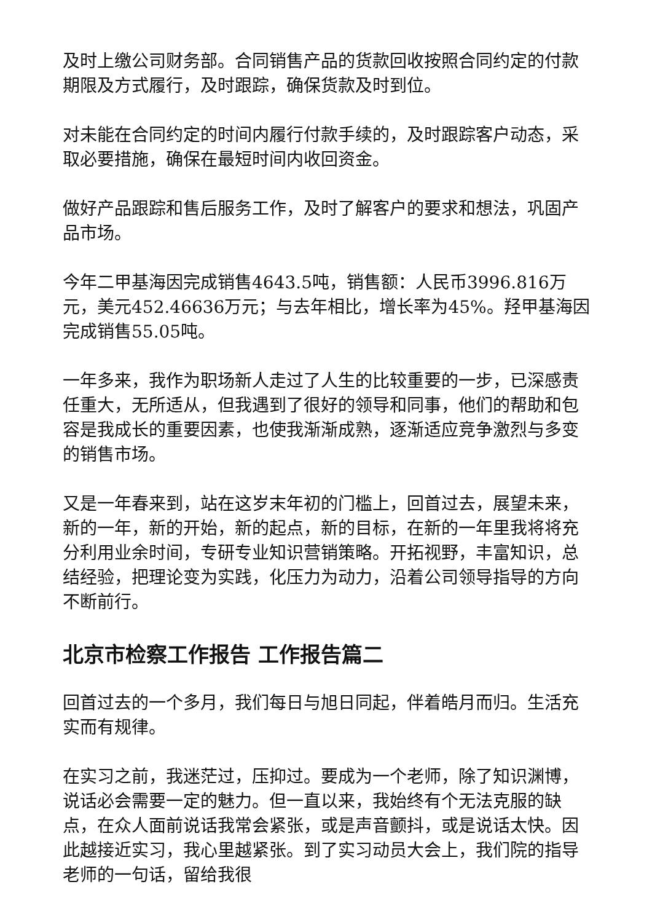及时上缴公司财务部。合同销售产品的货款回收按照合同约定的付款期限及方式履行，及时跟踪，确保货款及时到位。
对未能在合同约定的时间内履行付款手续的，及时跟踪客户动态，采取必要措施，确保在最短时间内收回资金。
做好产品跟踪和售后服务工作，及时了解客户的要求和想法，巩固产品市场。
今年二甲基海因完成销售4643.5吨，销售额：人民币3996.816万元，美元452.46636万元；与去年相比，增长率为45%。羟甲基海因完成销售55.05吨。
一年多来，我作为职场新人走过了人生的比较重要的一步，已深感责任重大，无所适从，但我遇到了很好的领导和同事，他们的帮助和包容是我成长的重要因素，也使我渐渐成熟，逐渐适应竞争激烈与多变的销售市场。
又是一年春来到，站在这岁末年初的门槛上，回首过去，展望未来，新的一年，新的开始，新的起点，新的目标，在新的一年里我将将充分利用业余时间，专研专业知识营销策略。开拓视野，丰富知识，总结经验，把理论变为实践，化压力为动力，沿着公司领导指导的方向不断前行。
北京市检察工作报告 工作报告篇二
回首过去的一个多月，我们每日与旭日同起，伴着皓月而归。生活充实而有规律。
在实习之前，我迷茫过，压抑过。要成为一个老师，除了知识渊博，说话必会需要一定的魅力。但一直以来，我始终有个无法克服的缺点，在众人面前说话我常会紧张，或是声音颤抖，或是说话太快。因此越接近实习，我心里越紧张。到了实习动员大会上，我们院的指导老师的一句话，留给我很